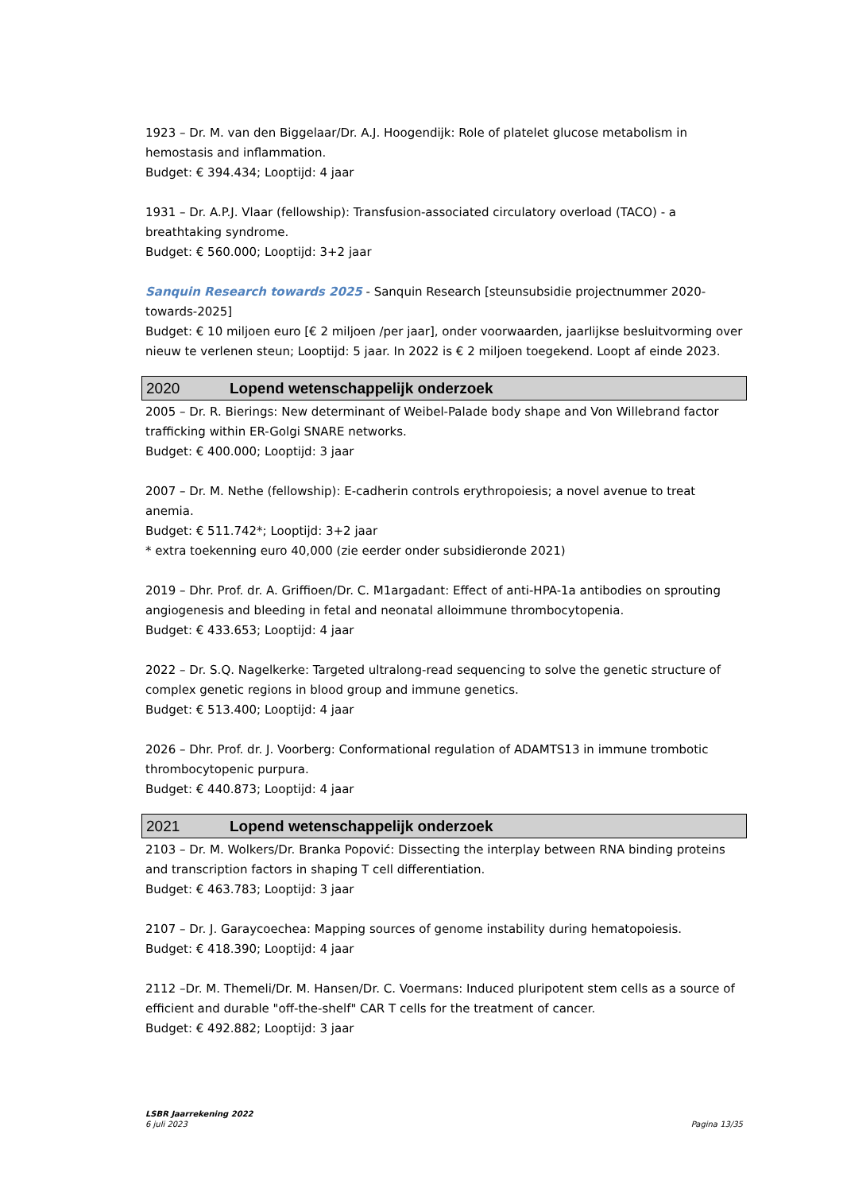1923 – Dr. M. van den Biggelaar/Dr. A.J. Hoogendijk: Role of platelet glucose metabolism in hemostasis and inflammation.
Budget: € 394.434; Looptijd: 4 jaar
1931 – Dr. A.P.J. Vlaar (fellowship): Transfusion-associated circulatory overload (TACO) - a breathtaking syndrome.
Budget: € 560.000; Looptijd: 3+2 jaar
Sanquin Research towards 2025 - Sanquin Research [steunsubsidie projectnummer 2020-towards-2025]
Budget: € 10 miljoen euro [€ 2 miljoen /per jaar], onder voorwaarden, jaarlijkse besluitvorming over nieuw te verlenen steun; Looptijd: 5 jaar. In 2022 is € 2 miljoen toegekend. Loopt af einde 2023.
2020 Lopend wetenschappelijk onderzoek
2005 – Dr. R. Bierings: New determinant of Weibel-Palade body shape and Von Willebrand factor trafficking within ER-Golgi SNARE networks.
Budget: € 400.000; Looptijd: 3 jaar
2007 – Dr. M. Nethe (fellowship): E-cadherin controls erythropoiesis; a novel avenue to treat anemia.
Budget: € 511.742*; Looptijd: 3+2 jaar
* extra toekenning euro 40,000 (zie eerder onder subsidieronde 2021)
2019 – Dhr. Prof. dr. A. Griffioen/Dr. C. M1argadant: Effect of anti-HPA-1a antibodies on sprouting angiogenesis and bleeding in fetal and neonatal alloimmune thrombocytopenia.
Budget: € 433.653; Looptijd: 4 jaar
2022 – Dr. S.Q. Nagelkerke: Targeted ultralong-read sequencing to solve the genetic structure of complex genetic regions in blood group and immune genetics.
Budget: € 513.400; Looptijd: 4 jaar
2026 – Dhr. Prof. dr. J. Voorberg: Conformational regulation of ADAMTS13 in immune trombotic thrombocytopenic purpura.
Budget: € 440.873; Looptijd: 4 jaar
2021 Lopend wetenschappelijk onderzoek
2103 – Dr. M. Wolkers/Dr. Branka Popović: Dissecting the interplay between RNA binding proteins and transcription factors in shaping T cell differentiation.
Budget: € 463.783; Looptijd: 3 jaar
2107 – Dr. J. Garaycoechea: Mapping sources of genome instability during hematopoiesis.
Budget: € 418.390; Looptijd: 4 jaar
2112 –Dr. M. Themeli/Dr. M. Hansen/Dr. C. Voermans: Induced pluripotent stem cells as a source of efficient and durable "off-the-shelf" CAR T cells for the treatment of cancer.
Budget: € 492.882; Looptijd: 3 jaar
LSBR Jaarrekening 2022
6 juli 2023
Pagina 13/35